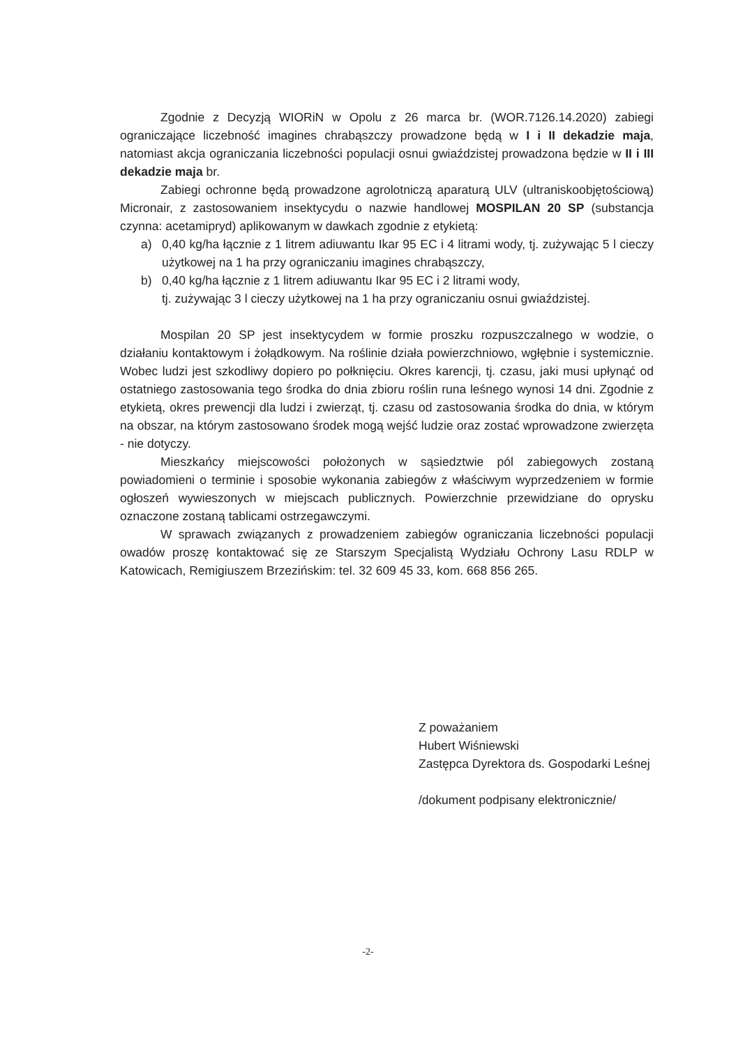Zgodnie z Decyzją WIORiN w Opolu z 26 marca br. (WOR.7126.14.2020) zabiegi ograniczające liczebność imagines chrabąszczy prowadzone będą w I i II dekadzie maja, natomiast akcja ograniczania liczebności populacji osnui gwiaździstej prowadzona będzie w II i III dekadzie maja br.
Zabiegi ochronne będą prowadzone agrolotniczą aparaturą ULV (ultraniskoobjętościową) Micronair, z zastosowaniem insektycydu o nazwie handlowej MOSPILAN 20 SP (substancja czynna: acetamipryd) aplikowanym w dawkach zgodnie z etykietą:
a) 0,40 kg/ha łącznie z 1 litrem adiuwantu Ikar 95 EC i 4 litrami wody, tj. zużywając 5 l cieczy użytkowej na 1 ha przy ograniczaniu imagines chrabąszczy,
b) 0,40 kg/ha łącznie z 1 litrem adiuwantu Ikar 95 EC i 2 litrami wody,
tj. zużywając 3 l cieczy użytkowej na 1 ha przy ograniczaniu osnui gwiaździstej.
Mospilan 20 SP jest insektycydem w formie proszku rozpuszczalnego w wodzie, o działaniu kontaktowym i żołądkowym. Na roślinie działa powierzchniowo, wgłębnie i systemicznie. Wobec ludzi jest szkodliwy dopiero po połknięciu. Okres karencji, tj. czasu, jaki musi upłynąć od ostatniego zastosowania tego środka do dnia zbioru roślin runa leśnego wynosi 14 dni. Zgodnie z etykietą, okres prewencji dla ludzi i zwierząt, tj. czasu od zastosowania środka do dnia, w którym na obszar, na którym zastosowano środek mogą wejść ludzie oraz zostać wprowadzone zwierzęta - nie dotyczy.
Mieszkańcy miejscowości położonych w sąsiedztwie pól zabiegowych zostaną powiadomieni o terminie i sposobie wykonania zabiegów z właściwym wyprzedzeniem w formie ogłoszeń wywieszonych w miejscach publicznych. Powierzchnie przewidziane do oprysku oznaczone zostaną tablicami ostrzegawczymi.
W sprawach związanych z prowadzeniem zabiegów ograniczania liczebności populacji owadów proszę kontaktować się ze Starszym Specjalistą Wydziału Ochrony Lasu RDLP w Katowicach, Remigiuszem Brzezińskim: tel. 32 609 45 33, kom. 668 856 265.
Z poważaniem
Hubert Wiśniewski
Zastępca Dyrektora ds. Gospodarki Leśnej
/dokument podpisany elektronicznie/
-2-